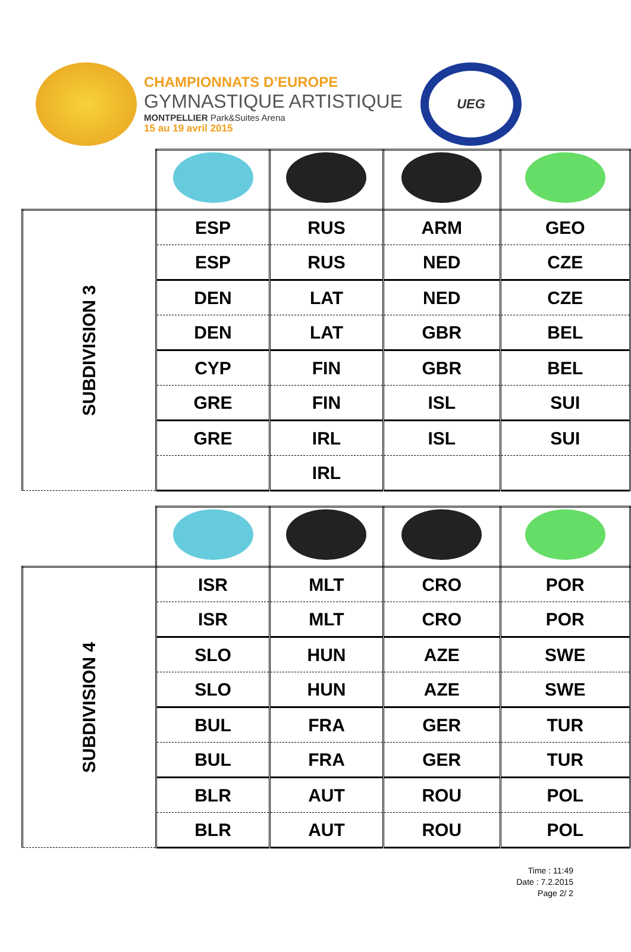CHAMPIONNATS D’EUROPE
GYMNASTIQUE ARTISTIQUE
MONTPELLIER Park&Suites Arena
15 au 19 avril 2015
UEG
| SUBDIVISION 3 | ESP | RUS | ARM | GEO |
| | ESP | RUS | NED | CZE |
| | DEN | LAT | NED | CZE |
| | DEN | LAT | GBR | BEL |
| | CYP | FIN | GBR | BEL |
| | GRE | FIN | ISL | SUI |
| | GRE | IRL | ISL | SUI |
| | | IRL | | |
| SUBDIVISION 4 | ISR | MLT | CRO | POR |
| | ISR | MLT | CRO | POR |
| | SLO | HUN | AZE | SWE |
| | SLO | HUN | AZE | SWE |
| | BUL | FRA | GER | TUR |
| | BUL | FRA | GER | TUR |
| | BLR | AUT | ROU | POL |
| | BLR | AUT | ROU | POL |
Time : 11:49
Date : 7.2.2015
Page 2/ 2